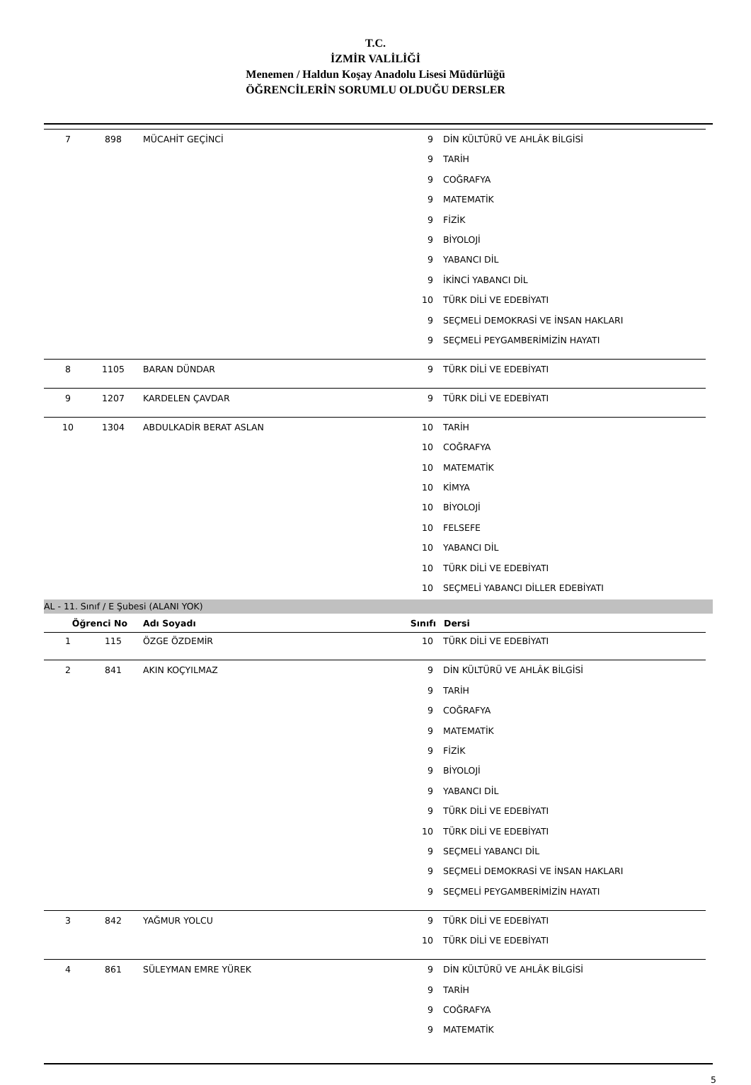T.C.
İZMİR VALİLİĞİ
Menemen / Haldun Koşay Anadolu Lisesi Müdürlüğü
ÖĞRENCİLERİN SORUMLU OLDUĞU DERSLER
| 7 | 898 | MÜCAHİT GEÇİNCİ | 9 | DİN KÜLTÜRÜ VE AHLÂK BİLGİSİ |
| | | | 9 | TARİH |
| | | | 9 | COĞRAFYA |
| | | | 9 | MATEMATİK |
| | | | 9 | FİZİK |
| | | | 9 | BİYOLOJİ |
| | | | 9 | YABANCI DİL |
| | | | 9 | İKİNCİ YABANCI DİL |
| | | | 10 | TÜRK DİLİ VE EDEBİYATI |
| | | | 9 | SEÇMELİ DEMOKRASİ VE İNSAN HAKLARI |
| | | | 9 | SEÇMELİ PEYGAMBERİMİZİN HAYATI |
| 8 | 1105 | BARAN DÜNDAR | 9 | TÜRK DİLİ VE EDEBİYATI |
| 9 | 1207 | KARDELEN ÇAVDAR | 9 | TÜRK DİLİ VE EDEBİYATI |
| 10 | 1304 | ABDULKADİR BERAT ASLAN | 10 | TARİH |
| | | | 10 | COĞRAFYA |
| | | | 10 | MATEMATİK |
| | | | 10 | KİMYA |
| | | | 10 | BİYOLOJİ |
| | | | 10 | FELSEFE |
| | | | 10 | YABANCI DİL |
| | | | 10 | TÜRK DİLİ VE EDEBİYATI |
| | | | 10 | SEÇMELİ YABANCI DİLLER EDEBİYATI |
AL - 11. Sınıf / E Şubesi (ALANI YOK)
| Öğrenci No | | Adı Soyadı | Sınıfı | Dersi |
| --- | --- | --- | --- | --- |
| 1 | 115 | ÖZGE ÖZDEMİR | 10 | TÜRK DİLİ VE EDEBİYATI |
| 2 | 841 | AKIN KOÇYILMAZ | 9 | DİN KÜLTÜRÜ VE AHLÂK BİLGİSİ |
| | | | 9 | TARİH |
| | | | 9 | COĞRAFYA |
| | | | 9 | MATEMATİK |
| | | | 9 | FİZİK |
| | | | 9 | BİYOLOJİ |
| | | | 9 | YABANCI DİL |
| | | | 9 | TÜRK DİLİ VE EDEBİYATI |
| | | | 10 | TÜRK DİLİ VE EDEBİYATI |
| | | | 9 | SEÇMELİ YABANCI DİL |
| | | | 9 | SEÇMELİ DEMOKRASİ VE İNSAN HAKLARI |
| | | | 9 | SEÇMELİ PEYGAMBERİMİZİN HAYATI |
| 3 | 842 | YAĞMUR YOLCU | 9 | TÜRK DİLİ VE EDEBİYATI |
| | | | 10 | TÜRK DİLİ VE EDEBİYATI |
| 4 | 861 | SÜLEYMAN EMRE YÜREK | 9 | DİN KÜLTÜRÜ VE AHLÂK BİLGİSİ |
| | | | 9 | TARİH |
| | | | 9 | COĞRAFYA |
| | | | 9 | MATEMATİK |
5